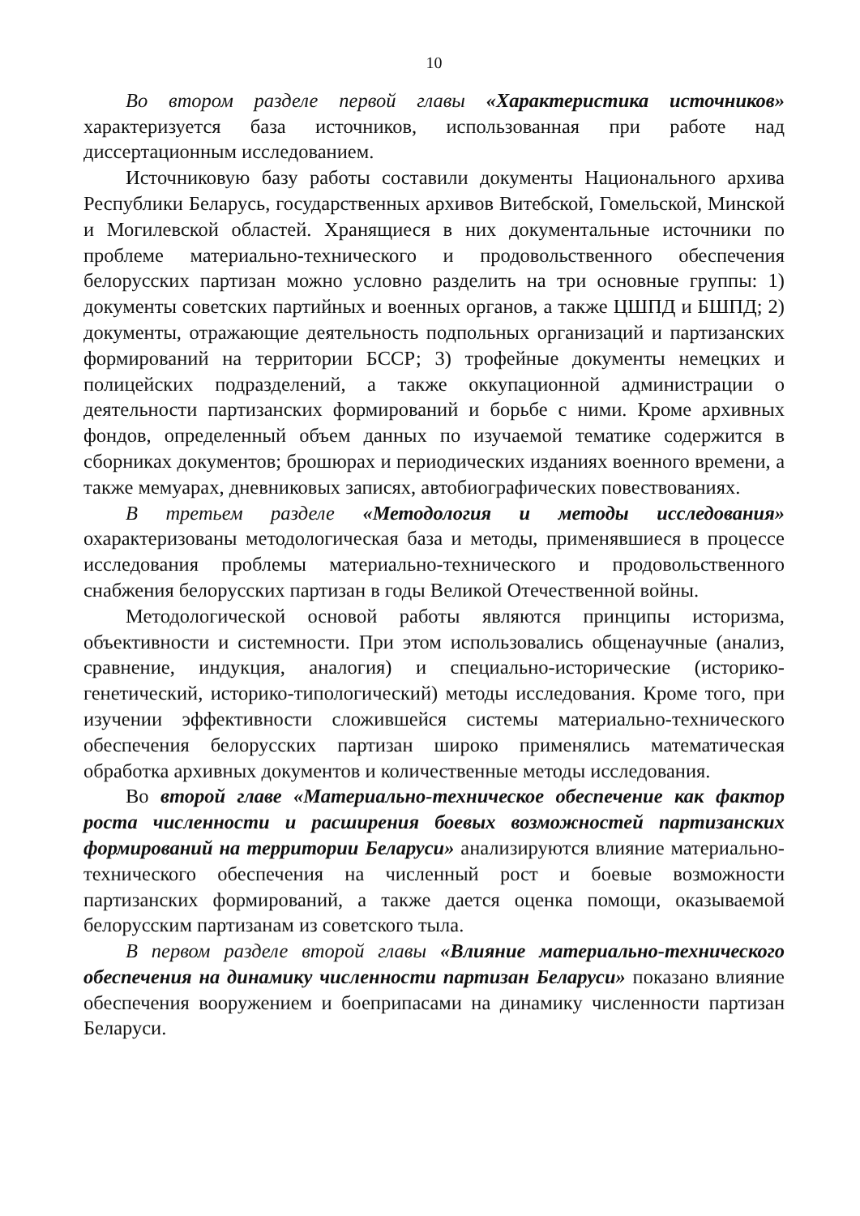10
Во втором разделе первой главы «Характеристика источников» характеризуется база источников, использованная при работе над диссертационным исследованием.
Источниковую базу работы составили документы Национального архива Республики Беларусь, государственных архивов Витебской, Гомельской, Минской и Могилевской областей. Хранящиеся в них документальные источники по проблеме материально-технического и продовольственного обеспечения белорусских партизан можно условно разделить на три основные группы: 1) документы советских партийных и военных органов, а также ЦШПД и БШПД; 2) документы, отражающие деятельность подпольных организаций и партизанских формирований на территории БССР; 3) трофейные документы немецких и полицейских подразделений, а также оккупационной администрации о деятельности партизанских формирований и борьбе с ними. Кроме архивных фондов, определенный объем данных по изучаемой тематике содержится в сборниках документов; брошюрах и периодических изданиях военного времени, а также мемуарах, дневниковых записях, автобиографических повествованиях.
В третьем разделе «Методология и методы исследования» охарактеризованы методологическая база и методы, применявшиеся в процессе исследования проблемы материально-технического и продовольственного снабжения белорусских партизан в годы Великой Отечественной войны.
Методологической основой работы являются принципы историзма, объективности и системности. При этом использовались общенаучные (анализ, сравнение, индукция, аналогия) и специально-исторические (историко-генетический, историко-типологический) методы исследования. Кроме того, при изучении эффективности сложившейся системы материально-технического обеспечения белорусских партизан широко применялись математическая обработка архивных документов и количественные методы исследования.
Во второй главе «Материально-техническое обеспечение как фактор роста численности и расширения боевых возможностей партизанских формирований на территории Беларуси» анализируются влияние материально-технического обеспечения на численный рост и боевые возможности партизанских формирований, а также дается оценка помощи, оказываемой белорусским партизанам из советского тыла.
В первом разделе второй главы «Влияние материально-технического обеспечения на динамику численности партизан Беларуси» показано влияние обеспечения вооружением и боеприпасами на динамику численности партизан Беларуси.